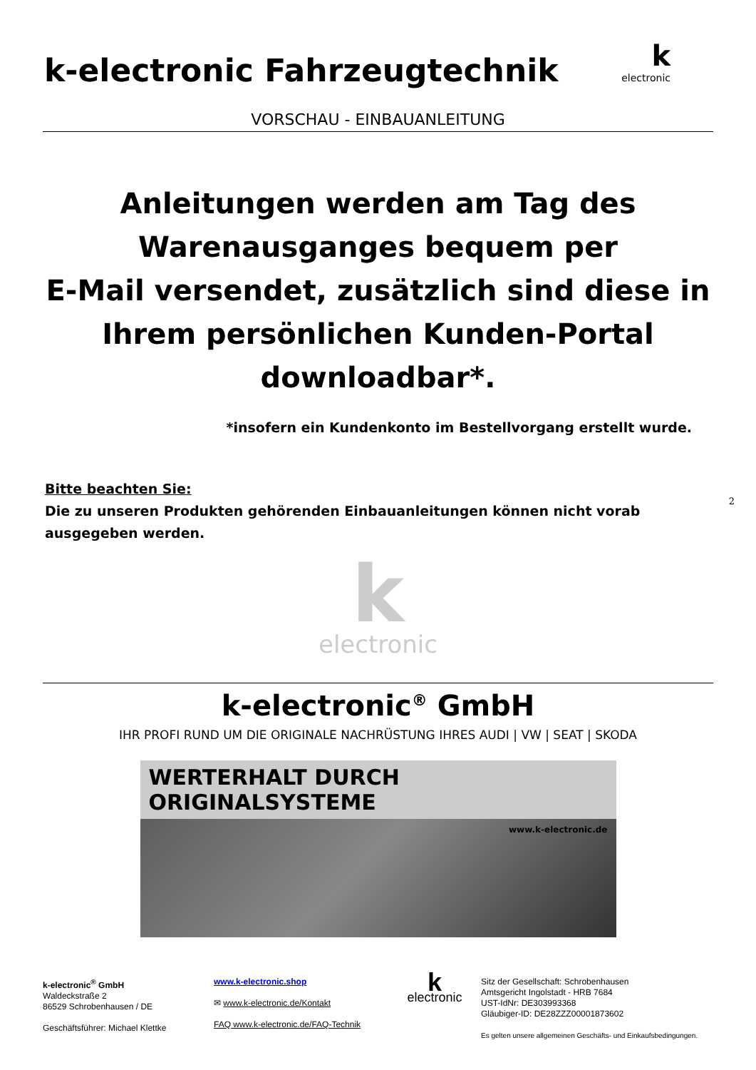k-electronic Fahrzeugtechnik
k
electronic
VORSCHAU - EINBAUANLEITUNG
Anleitungen werden am Tag des Warenausganges bequem per
E-Mail versendet, zusätzlich sind diese in Ihrem persönlichen Kunden-Portal downloadbar*.
*insofern ein Kundenkonto im Bestellvorgang erstellt wurde.
Bitte beachten Sie:
Die zu unseren Produkten gehörenden Einbauanleitungen können nicht vorab ausgegeben werden.
2
kelectronic
k-electronic<sup>®</sup> GmbH
IHR PROFI RUND UM DIE ORIGINALE NACHRÜSTUNG IHRES AUDI | VW | SEAT | SKODA
WERTERHALT DURCH ORIGINALSYSTEME
www.k-electronic.de
k-electronic<sup>®</sup> GmbH
Waldeckstraße 2
86529 Schrobenhausen / DE
Geschäftsführer: Michael Klettke
www.k-electronic.shop
✉ www.k-electronic.de/Kontakt
FAQ www.k-electronic.de/FAQ-Technik
k
electronic
Sitz der Gesellschaft: Schrobenhausen
Amtsgericht Ingolstadt - HRB 7684
UST-IdNr: DE303993368
Gläubiger-ID: DE28ZZZ00001873602
Es gelten unsere allgemeinen Geschäfts- und Einkaufsbedingungen.